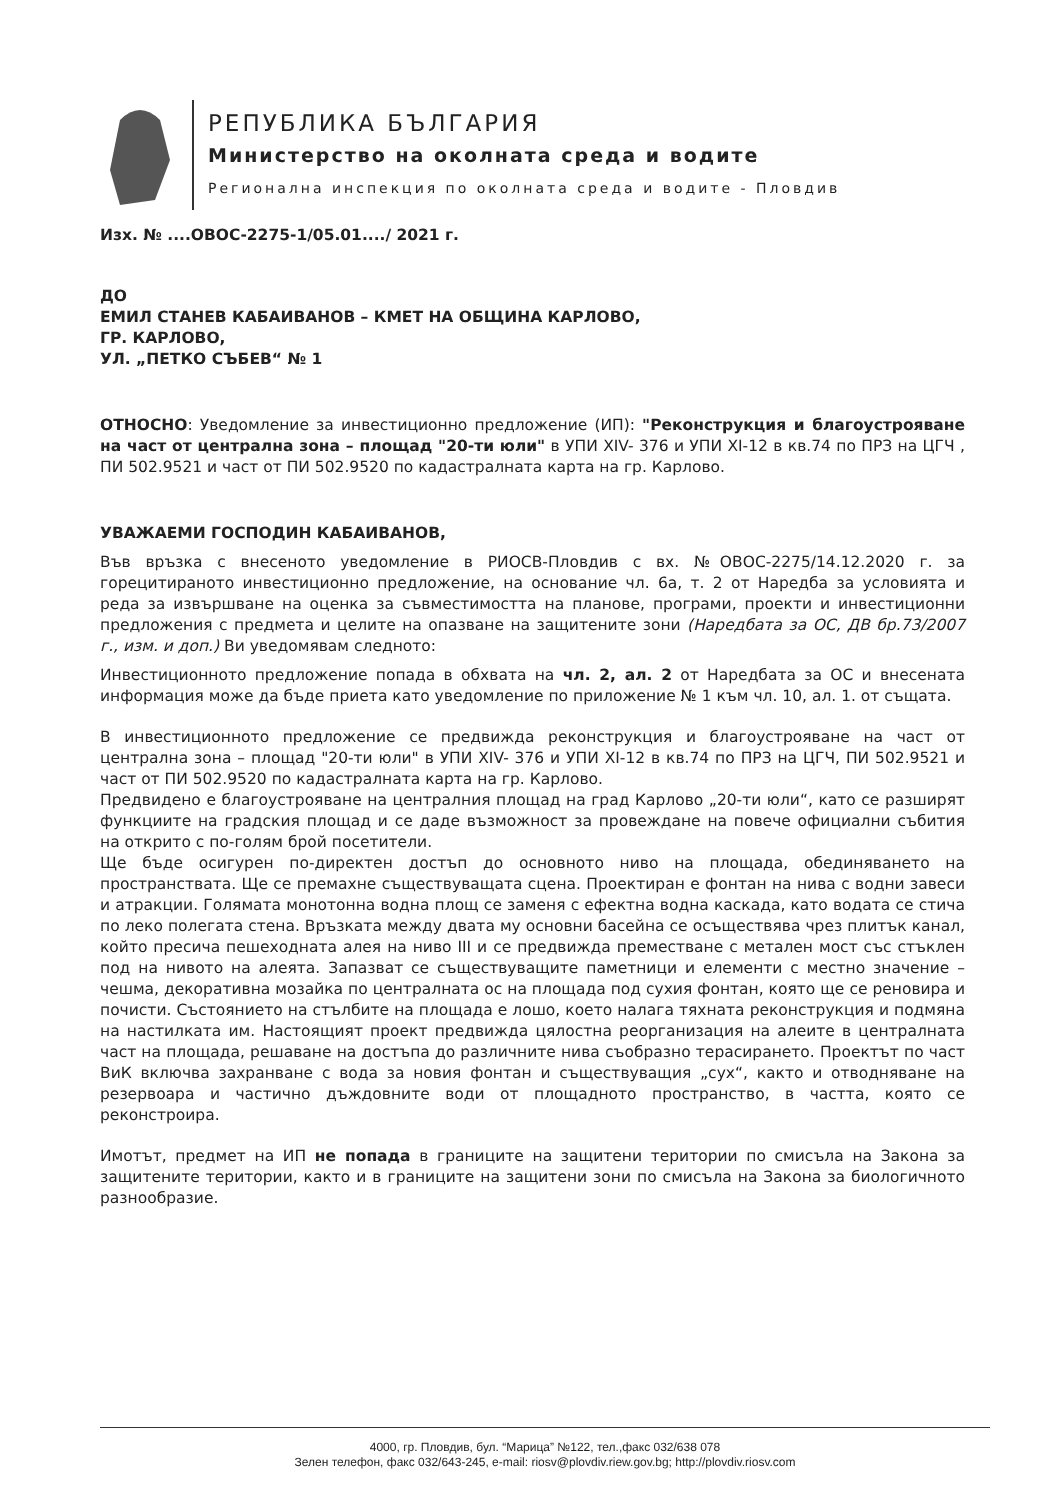РЕПУБЛИКА БЪЛГАРИЯ
Министерство на околната среда и водите
Регионална инспекция по околната среда и водите - Пловдив
Изх. № ....ОВОС-2275-1/05.01..../ 2021 г.
ДО
ЕМИЛ СТАНЕВ КАБАИВАНОВ – КМЕТ НА ОБЩИНА КАРЛОВО,
ГР. КАРЛОВО,
УЛ. „ПЕТКО СЪБЕВ“ № 1
ОТНОСНО: Уведомление за инвестиционно предложение (ИП): "Реконструкция и благоустрояване на част от централна зона – площад "20-ти юли" в УПИ XIV- 376 и УПИ XI-12 в кв.74 по ПРЗ на ЦГЧ , ПИ 502.9521 и част от ПИ 502.9520 по кадастралната карта на гр. Карлово.
УВАЖАЕМИ ГОСПОДИН КАБАИВАНОВ,
Във връзка с внесеното уведомление в РИОСВ-Пловдив с вх. №ОВОС-2275/14.12.2020 г. за горецитираното инвестиционно предложение, на основание чл. 6а, т. 2 от Наредба за условията и реда за извършване на оценка за съвместимостта на планове, програми, проекти и инвестиционни предложения с предмета и целите на опазване на защитените зони (Наредбата за ОС, ДВ бр.73/2007 г., изм. и доп.) Ви уведомявам следното:
Инвестиционното предложение попада в обхвата на чл. 2, ал. 2 от Наредбата за ОС и внесената информация може да бъде приета като уведомление по приложение № 1 към чл. 10, ал. 1. от същата.
В инвестиционното предложение се предвижда реконструкция и благоустрояване на част от централна зона – площад "20-ти юли" в УПИ XIV- 376 и УПИ XI-12 в кв.74 по ПРЗ на ЦГЧ, ПИ 502.9521 и част от ПИ 502.9520 по кадастралната карта на гр. Карлово.
Предвидено е благоустрояване на централния площад на град Карлово „20-ти юли“, като се разширят функциите на градския площад и се даде възможност за провеждане на повече официални събития на открито с по-голям брой посетители.
Ще бъде осигурен по-директен достъп до основното ниво на площада, обединяването на пространствата. Ще се премахне съществуващата сцена. Проектиран е фонтан на нива с водни завеси и атракции. Голямата монотонна водна площ се заменя с ефектна водна каскада, като водата се стича по леко полегата стена. Връзката между двата му основни басейна се осъществява чрез плитък канал, който пресича пешеходната алея на ниво III и се предвижда преместване с метален мост със стъклен под на нивото на алеята. Запазват се съществуващите паметници и елементи с местно значение – чешма, декоративна мозайка по централната ос на площада под сухия фонтан, която ще се реновира и почисти. Състоянието на стълбите на площада е лошо, което налага тяхната реконструкция и подмяна на настилката им. Настоящият проект предвижда цялостна реорганизация на алеите в централната част на площада, решаване на достъпа до различните нива съобразно терасирането. Проектът по част ВиК включва захранване с вода за новия фонтан и съществуващия „сух“, както и отводняване на резервоара и частично дъждовните води от площадното пространство, в частта, която се реконстроира.
Имотът, предмет на ИП не попада в границите на защитени територии по смисъла на Закона за защитените територии, както и в границите на защитени зони по смисъла на Закона за биологичното разнообразие.
4000, гр. Пловдив, бул. “Марица” №122, тел.,факс 032/638 078
Зелен телефон, факс 032/643-245, e-mail: riosv@plovdiv.riew.gov.bg; http://plovdiv.riosv.com